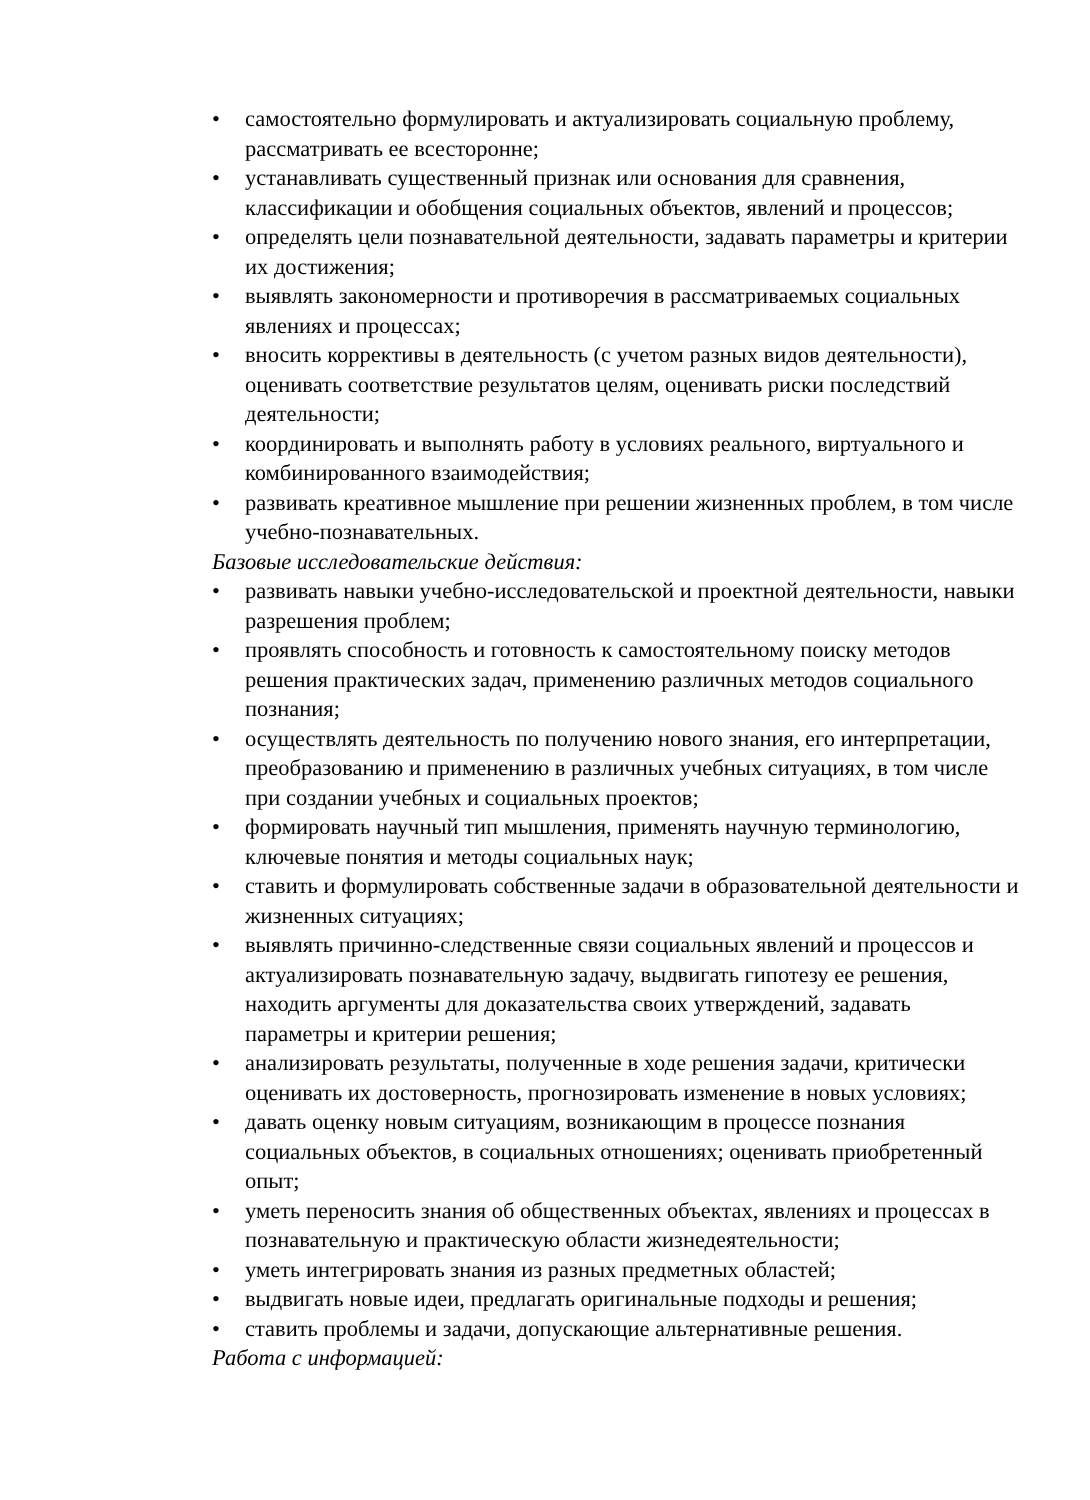• самостоятельно формулировать и актуализировать социальную проблему, рассматривать ее всесторонне;
• устанавливать существенный признак или основания для сравнения, классификации и обобщения социальных объектов, явлений и процессов;
• определять цели познавательной деятельности, задавать параметры и критерии их достижения;
• выявлять закономерности и противоречия в рассматриваемых социальных явлениях и процессах;
• вносить коррективы в деятельность (с учетом разных видов деятельности), оценивать соответствие результатов целям, оценивать риски последствий деятельности;
• координировать и выполнять работу в условиях реального, виртуального и комбинированного взаимодействия;
• развивать креативное мышление при решении жизненных проблем, в том числе учебно-познавательных.
Базовые исследовательские действия:
• развивать навыки учебно-исследовательской и проектной деятельности, навыки разрешения проблем;
• проявлять способность и готовность к самостоятельному поиску методов решения практических задач, применению различных методов социального познания;
• осуществлять деятельность по получению нового знания, его интерпретации, преобразованию и применению в различных учебных ситуациях, в том числе при создании учебных и социальных проектов;
• формировать научный тип мышления, применять научную терминологию, ключевые понятия и методы социальных наук;
• ставить и формулировать собственные задачи в образовательной деятельности и жизненных ситуациях;
• выявлять причинно-следственные связи социальных явлений и процессов и актуализировать познавательную задачу, выдвигать гипотезу ее решения, находить аргументы для доказательства своих утверждений, задавать параметры и критерии решения;
• анализировать результаты, полученные в ходе решения задачи, критически оценивать их достоверность, прогнозировать изменение в новых условиях;
• давать оценку новым ситуациям, возникающим в процессе познания социальных объектов, в социальных отношениях; оценивать приобретенный опыт;
• уметь переносить знания об общественных объектах, явлениях и процессах в познавательную и практическую области жизнедеятельности;
• уметь интегрировать знания из разных предметных областей;
• выдвигать новые идеи, предлагать оригинальные подходы и решения;
• ставить проблемы и задачи, допускающие альтернативные решения.
Работа с информацией: